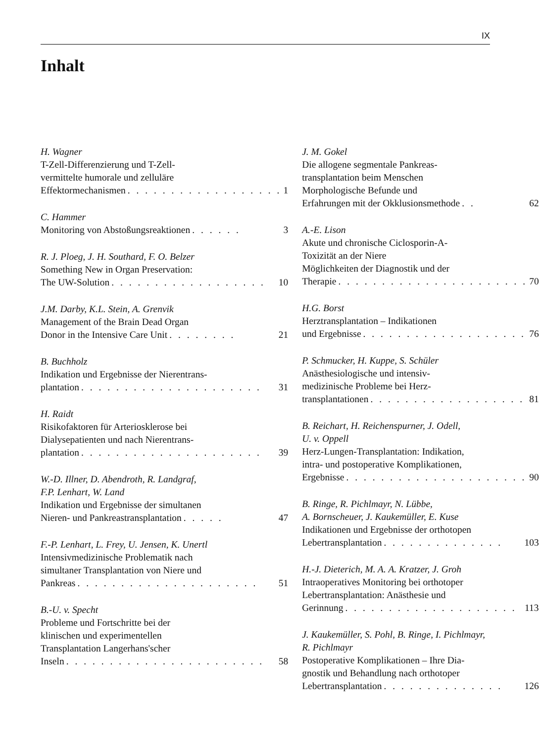IX
Inhalt
H. Wagner
T-Zell-Differenzierung und T-Zell-
vermittelte humorale und zelluläre
Effektormechanismen. . . . . . . . . . . . . . . . . . 1
C. Hammer
Monitoring von Abstoßungsreaktionen. . . . . . 3
R. J. Ploeg, J. H. Southard, F. O. Belzer
Something New in Organ Preservation:
The UW-Solution. . . . . . . . . . . . . . . . . . 10
J.M. Darby, K.L. Stein, A. Grenvik
Management of the Brain Dead Organ
Donor in the Intensive Care Unit. . . . . . . . 21
B. Buchholz
Indikation und Ergebnisse der Nierentrans-
plantation. . . . . . . . . . . . . . . . . . . . . 31
H. Raidt
Risikofaktoren für Arteriosklerose bei
Dialysepatienten und nach Nierentrans-
plantation. . . . . . . . . . . . . . . . . . . . . 39
W.-D. Illner, D. Abendroth, R. Landgraf,
F.P. Lenhart, W. Land
Indikation und Ergebnisse der simultanen
Nieren- und Pankreastransplantation. . . . . 47
F.-P. Lenhart, L. Frey, U. Jensen, K. Unertl
Intensivmedizinische Problematik nach
simultaner Transplantation von Niere und
Pankreas. . . . . . . . . . . . . . . . . . . . . 51
B.-U. v. Specht
Probleme und Fortschritte bei der
klinischen und experimentellen
Transplantation Langerhans'scher
Inseln. . . . . . . . . . . . . . . . . . . . . . . 58
J. M. Gokel
Die allogene segmentale Pankreas-
transplantation beim Menschen
Morphologische Befunde und
Erfahrungen mit der Okklusionsmethode. . 62
A.-E. Lison
Akute und chronische Ciclosporin-A-
Toxizität an der Niere
Möglichkeiten der Diagnostik und der
Therapie. . . . . . . . . . . . . . . . . . . . . . 70
H.G. Borst
Herztransplantation – Indikationen
und Ergebnisse. . . . . . . . . . . . . . . . . . . 76
P. Schmucker, H. Kuppe, S. Schüler
Anästhesiologische und intensiv-
medizinische Probleme bei Herz-
transplantationen. . . . . . . . . . . . . . . . . . 81
B. Reichart, H. Reichenspurner, J. Odell,
U. v. Oppell
Herz-Lungen-Transplantation: Indikation,
intra- und postoperative Komplikationen,
Ergebnisse. . . . . . . . . . . . . . . . . . . . . 90
B. Ringe, R. Pichlmayr, N. Lübbe,
A. Bornscheuer, J. Kaukemüller, E. Kuse
Indikationen und Ergebnisse der orthotopen
Lebertransplantation. . . . . . . . . . . . . . 103
H.-J. Dieterich, M. A. A. Kratzer, J. Groh
Intraoperatives Monitoring bei orthotoper
Lebertransplantation: Anästhesie und
Gerinnung. . . . . . . . . . . . . . . . . . . . 113
J. Kaukemüller, S. Pohl, B. Ringe, I. Pichlmayr,
R. Pichlmayr
Postoperative Komplikationen – Ihre Dia-
gnostik und Behandlung nach orthotoper
Lebertransplantation. . . . . . . . . . . . . . 126